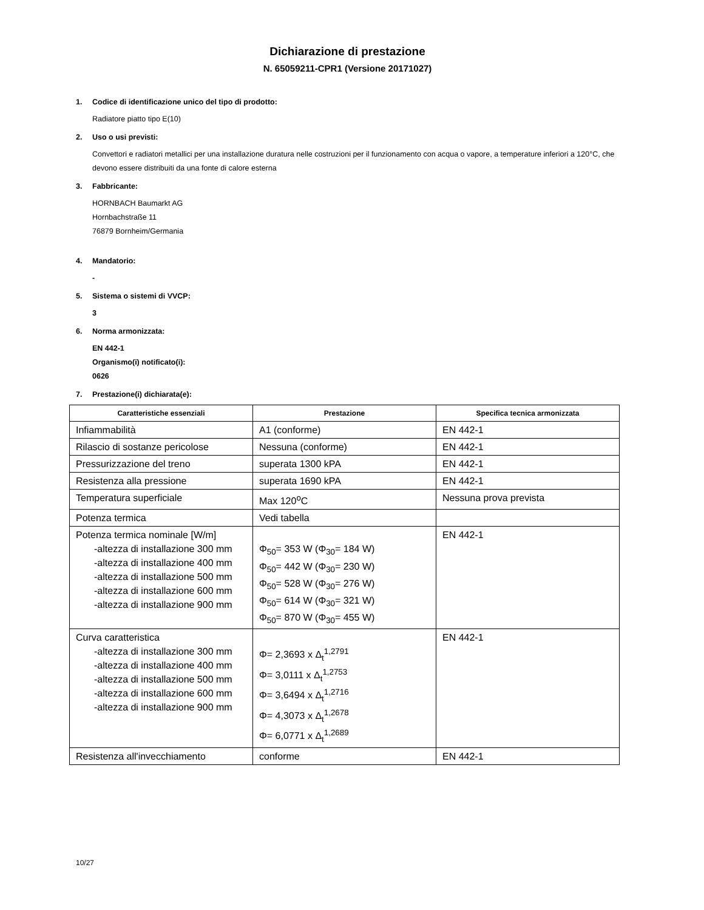Dichiarazione di prestazione
N. 65059211-CPR1 (Versione 20171027)
1. Codice di identificazione unico del tipo di prodotto:
Radiatore piatto tipo E(10)
2. Uso o usi previsti:
Convettori e radiatori metallici per una installazione duratura nelle costruzioni per il funzionamento con acqua o vapore, a temperature inferiori a 120°C, che devono essere distribuiti da una fonte di calore esterna
3. Fabbricante:
HORNBACH Baumarkt AG
Hornbachstraße 11
76879 Bornheim/Germania
4. Mandatorio:
-
5. Sistema o sistemi di VVCP:
3
6. Norma armonizzata:
EN 442-1
Organismo(i) notificato(i):
0626
7. Prestazione(i) dichiarata(e):
| Caratteristiche essenziali | Prestazione | Specifica tecnica armonizzata |
| --- | --- | --- |
| Infiammabilità | A1 (conforme) | EN 442-1 |
| Rilascio di sostanze pericolose | Nessuna (conforme) | EN 442-1 |
| Pressurizzazione del treno | superata 1300 kPA | EN 442-1 |
| Resistenza alla pressione | superata 1690 kPA | EN 442-1 |
| Temperatura superficiale | Max 120<sup>o</sup>C | Nessuna prova prevista |
| Potenza termica | Vedi tabella | |
| Potenza termica nominale [W/m] -altezza di installazione 300 mm -altezza di installazione 400 mm -altezza di installazione 500 mm -altezza di installazione 600 mm -altezza di installazione 900 mm | Φ<sub>50</sub>= 353 W (Φ<sub>30</sub>= 184 W) Φ<sub>50</sub>= 442 W (Φ<sub>30</sub>= 230 W) Φ<sub>50</sub>= 528 W (Φ<sub>30</sub>= 276 W) Φ<sub>50</sub>= 614 W (Φ<sub>30</sub>= 321 W) Φ<sub>50</sub>= 870 W (Φ<sub>30</sub>= 455 W) | EN 442-1 |
| Curva caratteristica -altezza di installazione 300 mm -altezza di installazione 400 mm -altezza di installazione 500 mm -altezza di installazione 600 mm -altezza di installazione 900 mm | Φ= 2,3693 x Δ<sub>t</sub><sup>1,2791</sup> Φ= 3,0111 x Δ<sub>t</sub><sup>1,2753</sup> Φ= 3,6494 x Δ<sub>t</sub><sup>1,2716</sup> Φ= 4,3073 x Δ<sub>t</sub><sup>1,2678</sup> Φ= 6,0771 x Δ<sub>t</sub><sup>1,2689</sup> | EN 442-1 |
| Resistenza all'invecchiamento | conforme | EN 442-1 |
10/27